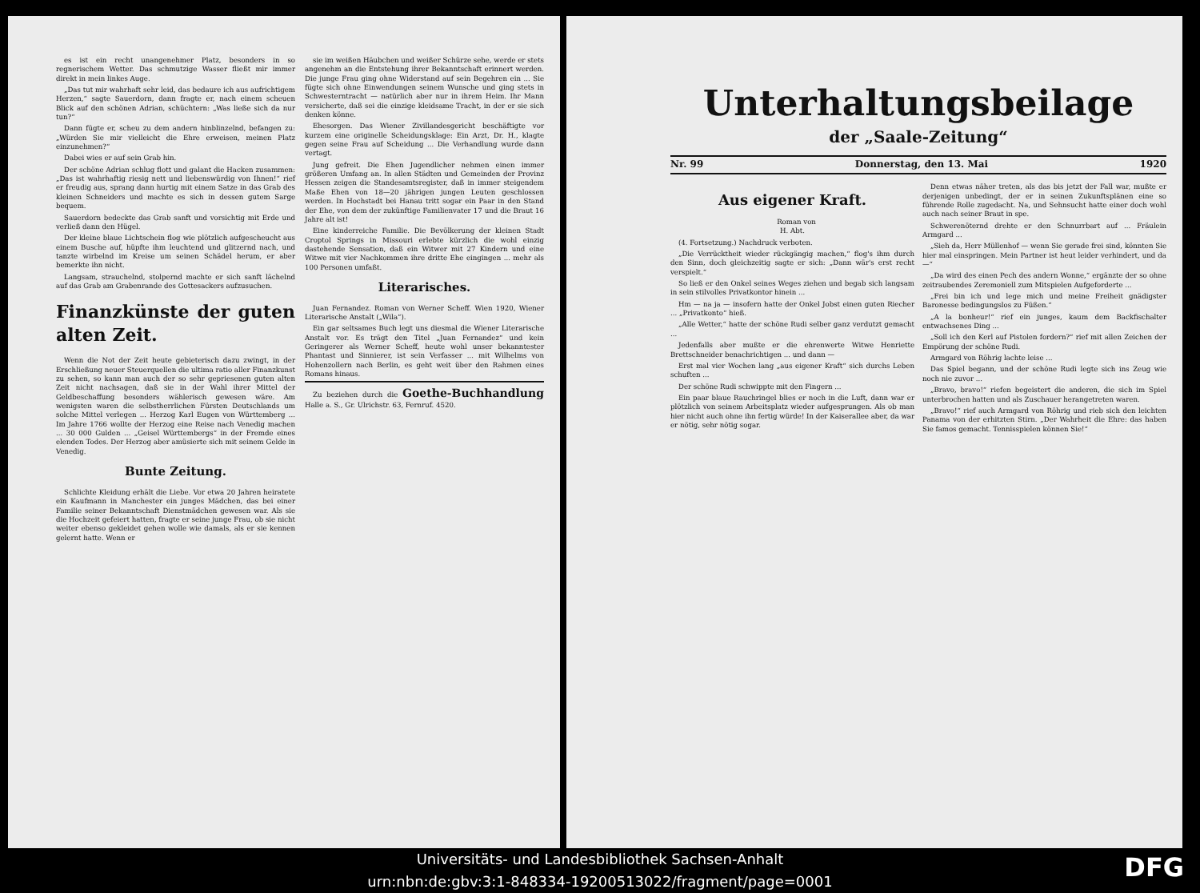es ist ein recht unangenehmer Platz, besonders in so regnerischem Wetter. Das schmutzige Wasser fließt mir immer direkt in mein linkes Auge.
„Das tut mir wahrhaft sehr leid, das bedaure ich aus aufrichtigem Herzen,“ sagte Sauerdorn, dann fragte er, nach einem scheuen Blick auf den schönen Adrian, schüchtern: „Was ließe sich da nur tun?“
Dann fügte er, scheu zu dem andern hinblinzelnd, befangen zu: „Würden Sie mir vielleicht die Ehre erweisen, meinen Platz einzunehmen?“
Dabei wies er auf sein Grab hin.
Der schöne Adrian schlug flott und galant die Hacken zusammen: „Das ist wahrhaftig riesig nett und liebenswürdig von Ihnen!“ rief er freudig aus, sprang dann hurtig mit einem Satze in das Grab des kleinen Schneiders und machte es sich in dessen gutem Sarge bequem.
Sauerdorn bedeckte das Grab sanft und vorsichtig mit Erde und verließ dann den Hügel.
Der kleine blaue Lichtschein flog wie plötzlich aufgescheucht aus einem Busche auf, hüpfte ihm leuchtend und glitzernd nach, und tanzte wirbelnd im Kreise um seinen Schädel herum, er aber bemerkte ihn nicht.
Langsam, strauchelnd, stolpernd machte er sich sanft lächelnd auf das Grab am Grabenrande des Gottesackers aufzusuchen.
Finanzkünste der guten alten Zeit.
Wenn die Not der Zeit heute gebieterisch dazu zwingt, in der Erschließung neuer Steuerquellen die ultima ratio aller Finanzkunst zu sehen, so kann man auch der so sehr gepriesenen guten alten Zeit nicht nachsagen, daß sie in der Wahl ihrer Mittel der Geldbeschaffung besonders wählerisch gewesen wäre. Am wenigsten waren die selbstherrlichen Fürsten Deutschlands um solche Mittel verlegen ... Herzog Karl Eugen von Württemberg ... Im Jahre 1766 wollte der Herzog eine Reise nach Venedig machen ... 30 000 Gulden ... „Geisel Württembergs“ in der Fremde eines elenden Todes. Der Herzog aber amüsierte sich mit seinem Gelde in Venedig.
Bunte Zeitung.
Schlichte Kleidung erhält die Liebe. Vor etwa 20 Jahren heiratete ein Kaufmann in Manchester ein junges Mädchen, das bei einer Familie seiner Bekanntschaft Dienstmädchen gewesen war. Als sie die Hochzeit gefeiert hatten, fragte er seine junge Frau, ob sie nicht weiter ebenso gekleidet gehen wolle wie damals, als er sie kennen gelernt hatte. Wenn er
sie im weißen Häubchen und weißer Schürze sehe, werde er stets angenehm an die Entstehung ihrer Bekanntschaft erinnert werden. Die junge Frau ging ohne Widerstand auf sein Begehren ein ... Sie fügte sich ohne Einwendungen seinem Wunsche und ging stets in Schwesterntracht — natürlich aber nur in ihrem Heim. Ihr Mann versicherte, daß sei die einzige kleidsame Tracht, in der er sie sich denken könne.
Ehesorgen. Das Wiener Zivillandesgericht beschäftigte vor kurzem eine originelle Scheidungsklage: Ein Arzt, Dr. H., klagte gegen seine Frau auf Scheidung ... Die Verhandlung wurde dann vertagt.
Jung gefreit. Die Ehen Jugendlicher nehmen einen immer größeren Umfang an. In allen Städten und Gemeinden der Provinz Hessen zeigen die Standesamtsregister, daß in immer steigendem Maße Ehen von 18—20 jährigen jungen Leuten geschlossen werden. In Hochstadt bei Hanau tritt sogar ein Paar in den Stand der Ehe, von dem der zukünftige Familienvater 17 und die Braut 16 Jahre alt ist!
Eine kinderreiche Familie. Die Bevölkerung der kleinen Stadt Croptol Springs in Missouri erlebte kürzlich die wohl einzig dastehende Sensation, daß ein Witwer mit 27 Kindern und eine Witwe mit vier Nachkommen ihre dritte Ehe eingingen ... mehr als 100 Personen umfaßt.
Literarisches.
Juan Fernandez. Roman von Werner Scheff. Wien 1920, Wiener Literarische Anstalt („Wila“).
Ein gar seltsames Buch legt uns diesmal die Wiener Literarische Anstalt vor. Es trägt den Titel „Juan Fernandez“ und kein Geringerer als Werner Scheff, heute wohl unser bekanntester Phantast und Sinnierer, ist sein Verfasser ... mit Wilhelms von Hohenzollern nach Berlin, es geht weit über den Rahmen eines Romans hinaus.
Zu beziehen durch die Goethe-Buchhandlung Halle a. S., Gr. Ulrichstr. 63, Fernruf. 4520.
Unterhaltungsbeilage
der „Saale-Zeitung“
Nr. 99 Donnerstag, den 13. Mai 1920
Aus eigener Kraft.
Roman von
H. Abt.
(4. Fortsetzung.) Nachdruck verboten.
„Die Verrücktheit wieder rückgängig machen,“ flog's ihm durch den Sinn, doch gleichzeitig sagte er sich: „Dann wär's erst recht verspielt.“
So ließ er den Onkel seines Weges ziehen und begab sich langsam in sein stilvolles Privatkontor hinein ...
Hm — na ja — insofern hatte der Onkel Jobst einen guten Riecher ... „Privatkonto“ hieß.
„Alle Wetter,“ hatte der schöne Rudi selber ganz verdutzt gemacht ...
Jedenfalls aber mußte er die ehrenwerte Witwe Henriette Brettschneider benachrichtigen ... und dann —
Erst mal vier Wochen lang „aus eigener Kraft“ sich durchs Leben schuften ...
Der schöne Rudi schwippte mit den Fingern ...
Ein paar blaue Rauchringel blies er noch in die Luft, dann war er plötzlich von seinem Arbeitsplatz wieder aufgesprungen. Als ob man hier nicht auch ohne ihn fertig würde! In der Kaiserallee aber, da war er nötig, sehr nötig sogar.
Denn etwas näher treten, als das bis jetzt der Fall war, mußte er derjenigen unbedingt, der er in seinen Zukunftsplänen eine so führende Rolle zugedacht. Na, und Sehnsucht hatte einer doch wohl auch nach seiner Braut in spe.
Schwerenöternd drehte er den Schnurrbart auf ... Fräulein Armgard ...
„Sieh da, Herr Müllenhof — wenn Sie gerade frei sind, könnten Sie hier mal einspringen. Mein Partner ist heut leider verhindert, und da —“
„Da wird des einen Pech des andern Wonne,“ ergänzte der so ohne zeitraubendes Zeremoniell zum Mitspielen Aufgeforderte ...
„Frei bin ich und lege mich und meine Freiheit gnädigster Baronesse bedingungslos zu Füßen.“
„A la bonheur!“ rief ein junges, kaum dem Backfischalter entwachsenes Ding ...
„Soll ich den Kerl auf Pistolen fordern?“ rief mit allen Zeichen der Empörung der schöne Rudi.
Armgard von Röhrig lachte leise ...
Das Spiel begann, und der schöne Rudi legte sich ins Zeug wie noch nie zuvor ...
„Bravo, bravo!“ riefen begeistert die anderen, die sich im Spiel unterbrochen hatten und als Zuschauer herangetreten waren.
„Bravo!“ rief auch Armgard von Röhrig und rieb sich den leichten Panama von der erhitzten Stirn. „Der Wahrheit die Ehre: das haben Sie famos gemacht. Tennisspielen können Sie!“
Universitäts- und Landesbibliothek Sachsen-Anhalt
urn:nbn:de:gbv:3:1-848334-19200513022/fragment/page=0001
DFG